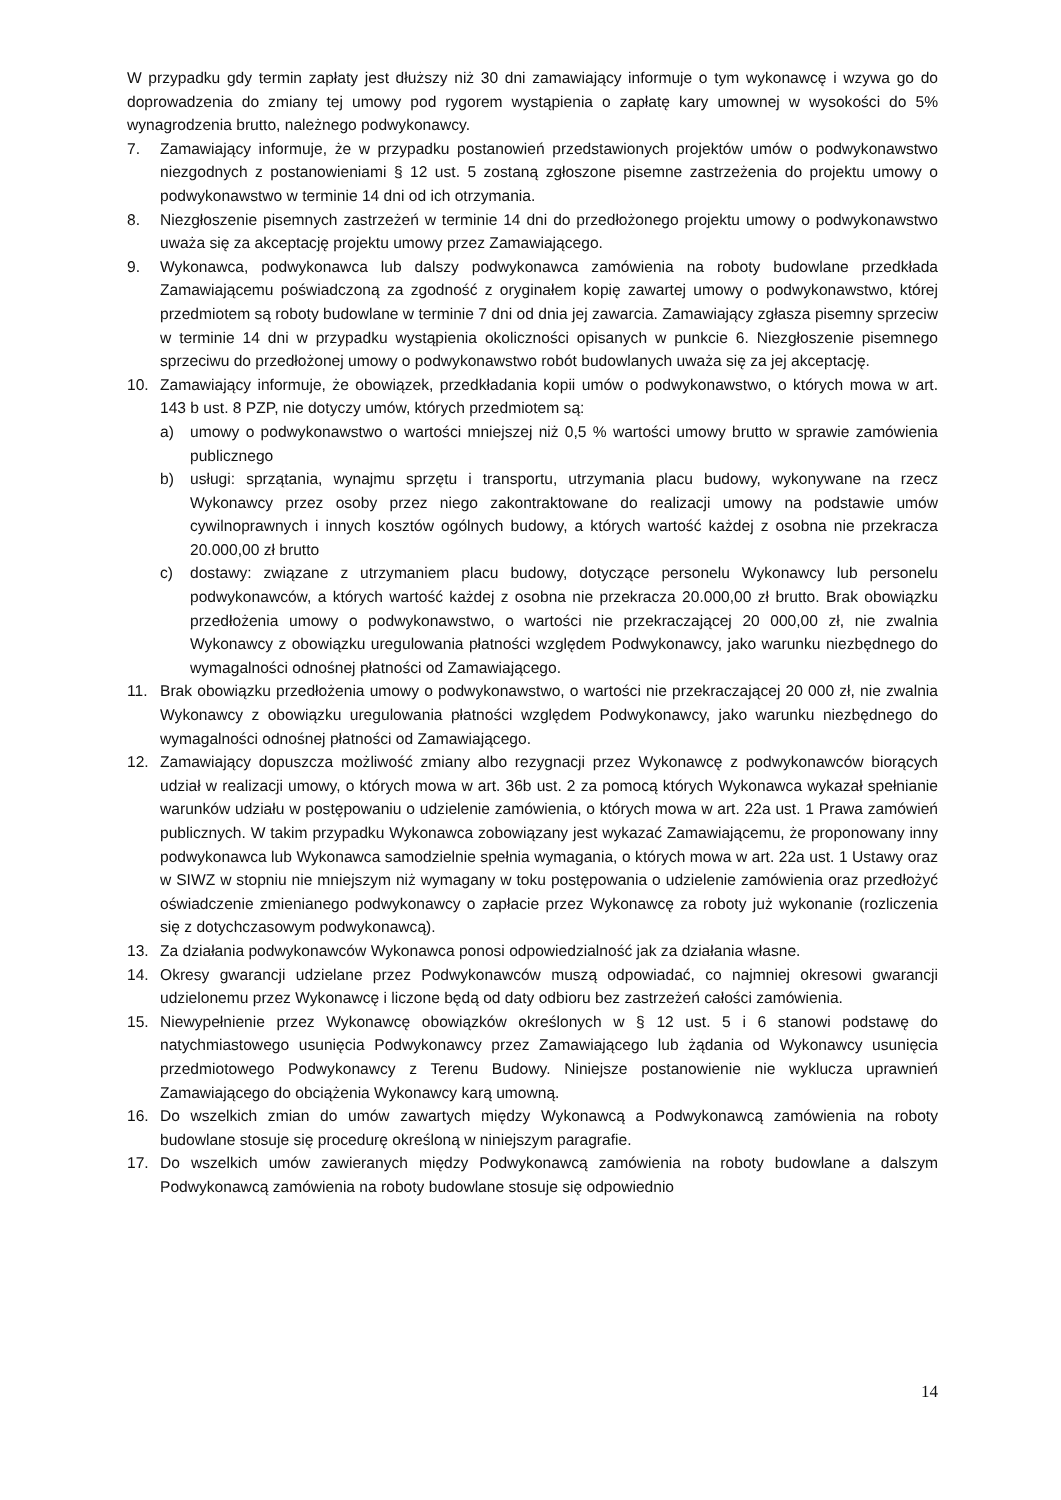W przypadku gdy termin zapłaty jest dłuższy niż 30 dni zamawiający informuje o tym wykonawcę i wzywa go do doprowadzenia do zmiany tej umowy pod rygorem wystąpienia o zapłatę kary umownej w wysokości do 5% wynagrodzenia brutto, należnego podwykonawcy.
7. Zamawiający informuje, że w przypadku postanowień przedstawionych projektów umów o podwykonawstwo niezgodnych z postanowieniami § 12 ust. 5 zostaną zgłoszone pisemne zastrzeżenia do projektu umowy o podwykonawstwo w terminie 14 dni od ich otrzymania.
8. Niezgłoszenie pisemnych zastrzeżeń w terminie 14 dni do przedłożonego projektu umowy o podwykonawstwo uważa się za akceptację projektu umowy przez Zamawiającego.
9. Wykonawca, podwykonawca lub dalszy podwykonawca zamówienia na roboty budowlane przedkłada Zamawiającemu poświadczoną za zgodność z oryginałem kopię zawartej umowy o podwykonawstwo, której przedmiotem są roboty budowlane w terminie 7 dni od dnia jej zawarcia. Zamawiający zgłasza pisemny sprzeciw w terminie 14 dni w przypadku wystąpienia okoliczności opisanych w punkcie 6. Niezgłoszenie pisemnego sprzeciwu do przedłożonej umowy o podwykonawstwo robót budowlanych uważa się za jej akceptację.
10. Zamawiający informuje, że obowiązek, przedkładania kopii umów o podwykonawstwo, o których mowa w art. 143 b ust. 8 PZP, nie dotyczy umów, których przedmiotem są:
a) umowy o podwykonawstwo o wartości mniejszej niż 0,5 % wartości umowy brutto w sprawie zamówienia publicznego
b) usługi: sprzątania, wynajmu sprzętu i transportu, utrzymania placu budowy, wykonywane na rzecz Wykonawcy przez osoby przez niego zakontraktowane do realizacji umowy na podstawie umów cywilnoprawnych i innych kosztów ogólnych budowy, a których wartość każdej z osobna nie przekracza 20.000,00 zł brutto
c) dostawy: związane z utrzymaniem placu budowy, dotyczące personelu Wykonawcy lub personelu podwykonawców, a których wartość każdej z osobna nie przekracza 20.000,00 zł brutto. Brak obowiązku przedłożenia umowy o podwykonawstwo, o wartości nie przekraczającej 20 000,00 zł, nie zwalnia Wykonawcy z obowiązku uregulowania płatności względem Podwykonawcy, jako warunku niezbędnego do wymagalności odnośnej płatności od Zamawiającego.
11. Brak obowiązku przedłożenia umowy o podwykonawstwo, o wartości nie przekraczającej 20 000 zł, nie zwalnia Wykonawcy z obowiązku uregulowania płatności względem Podwykonawcy, jako warunku niezbędnego do wymagalności odnośnej płatności od Zamawiającego.
12. Zamawiający dopuszcza możliwość zmiany albo rezygnacji przez Wykonawcę z podwykonawców biorących udział w realizacji umowy, o których mowa w art. 36b ust. 2 za pomocą których Wykonawca wykazał spełnianie warunków udziału w postępowaniu o udzielenie zamówienia, o których mowa w art. 22a ust. 1 Prawa zamówień publicznych. W takim przypadku Wykonawca zobowiązany jest wykazać Zamawiającemu, że proponowany inny podwykonawca lub Wykonawca samodzielnie spełnia wymagania, o których mowa w art. 22a ust. 1 Ustawy oraz w SIWZ w stopniu nie mniejszym niż wymagany w toku postępowania o udzielenie zamówienia oraz przedłożyć oświadczenie zmienianego podwykonawcy o zapłacie przez Wykonawcę za roboty już wykonanie (rozliczenia się z dotychczasowym podwykonawcą).
13. Za działania podwykonawców Wykonawca ponosi odpowiedzialność jak za działania własne.
14. Okresy gwarancji udzielane przez Podwykonawców muszą odpowiadać, co najmniej okresowi gwarancji udzielonemu przez Wykonawcę i liczone będą od daty odbioru bez zastrzeżeń całości zamówienia.
15. Niewypełnienie przez Wykonawcę obowiązków określonych w § 12 ust. 5 i 6 stanowi podstawę do natychmiastowego usunięcia Podwykonawcy przez Zamawiającego lub żądania od Wykonawcy usunięcia przedmiotowego Podwykonawcy z Terenu Budowy. Niniejsze postanowienie nie wyklucza uprawnień Zamawiającego do obciążenia Wykonawcy karą umowną.
16. Do wszelkich zmian do umów zawartych między Wykonawcą a Podwykonawcą zamówienia na roboty budowlane stosuje się procedurę określoną w niniejszym paragrafie.
17. Do wszelkich umów zawieranych między Podwykonawcą zamówienia na roboty budowlane a dalszym Podwykonawcą zamówienia na roboty budowlane stosuje się odpowiednio
14